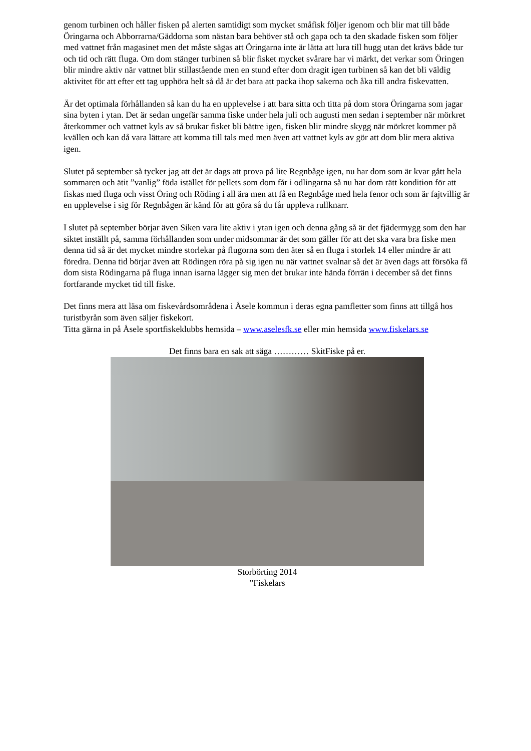genom turbinen och håller fisken på alerten samtidigt som mycket småfisk följer igenom och blir mat till både Öringarna och Abborrarna/Gäddorna som nästan bara behöver stå och gapa och ta den skadade fisken som följer med vattnet från magasinet men det måste sägas att Öringarna inte är lätta att lura till hugg utan det krävs både tur och tid och rätt fluga. Om dom stänger turbinen så blir fisket mycket svårare har vi märkt, det verkar som Öringen blir mindre aktiv när vattnet blir stillastående men en stund efter dom dragit igen turbinen så kan det bli väldig aktivitet för att efter ett tag upphöra helt så då är det bara att packa ihop sakerna och åka till andra fiskevatten.
Är det optimala förhållanden så kan du ha en upplevelse i att bara sitta och titta på dom stora Öringarna som jagar sina byten i ytan. Det är sedan ungefär samma fiske under hela juli och augusti men sedan i september när mörkret återkommer och vattnet kyls av så brukar fisket bli bättre igen, fisken blir mindre skygg när mörkret kommer på kvällen och kan då vara lättare att komma till tals med men även att vattnet kyls av gör att dom blir mera aktiva igen.
Slutet på september så tycker jag att det är dags att prova på lite Regnbåge igen, nu har dom som är kvar gått hela sommaren och ätit ”vanlig” föda istället för pellets som dom får i odlingarna så nu har dom rätt kondition för att fiskas med fluga och visst Öring och Röding i all ära men att få en Regnbåge med hela fenor och som är fajtvillig är en upplevelse i sig för Regnbågen är känd för att göra så du får uppleva rullknarr.
I slutet på september börjar även Siken vara lite aktiv i ytan igen och denna gång så är det fjädermygg som den har siktet inställt på, samma förhållanden som under midsommar är det som gäller för att det ska vara bra fiske men denna tid så är det mycket mindre storlekar på flugorna som den äter så en fluga i storlek 14 eller mindre är att föredra. Denna tid börjar även att Rödingen röra på sig igen nu när vattnet svalnar så det är även dags att försöka få dom sista Rödingarna på fluga innan isarna lägger sig men det brukar inte hända förrän i december så det finns fortfarande mycket tid till fiske.
Det finns mera att läsa om fiskevårdsområdena i Åsele kommun i deras egna pamfletter som finns att tillgå hos turistbyrån som även säljer fiskekort.
Titta gärna in på Åsele sportfiskeklubbs hemsida – www.aselesfk.se eller min hemsida www.fiskelars.se
Det finns bara en sak att säga ………… SkitFiske på er.
Storbörting 2014
”Fiskelars